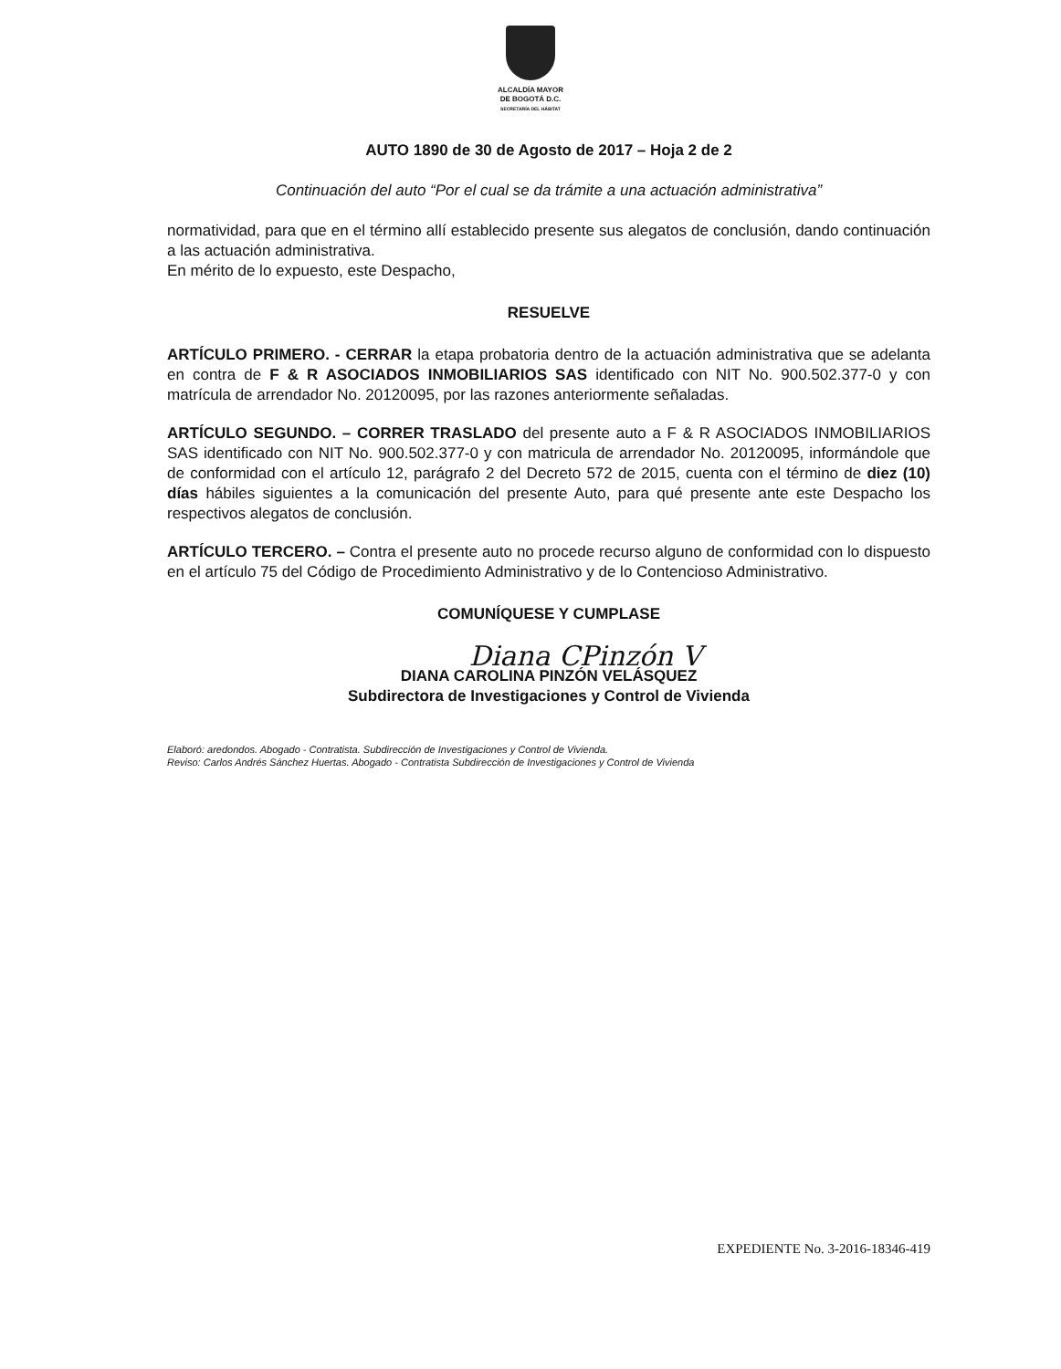ALCALDÍA MAYOR
DE BOGOTÁ D.C.
SECRETARÍA DEL HÁBITAT
AUTO 1890 de 30 de Agosto de 2017 – Hoja 2 de 2
Continuación del auto “Por el cual se da trámite a una actuación administrativa”
normatividad, para que en el término allí establecido presente sus alegatos de conclusión, dando continuación a las actuación administrativa.
En mérito de lo expuesto, este Despacho,
RESUELVE
ARTÍCULO PRIMERO. - CERRAR la etapa probatoria dentro de la actuación administrativa que se adelanta en contra de F & R ASOCIADOS INMOBILIARIOS SAS identificado con NIT No. 900.502.377-0 y con matrícula de arrendador No. 20120095, por las razones anteriormente señaladas.
ARTÍCULO SEGUNDO. – CORRER TRASLADO del presente auto a F & R ASOCIADOS INMOBILIARIOS SAS identificado con NIT No. 900.502.377-0 y con matricula de arrendador No. 20120095, informándole que de conformidad con el artículo 12, parágrafo 2 del Decreto 572 de 2015, cuenta con el término de diez (10) días hábiles siguientes a la comunicación del presente Auto, para qué presente ante este Despacho los respectivos alegatos de conclusión.
ARTÍCULO TERCERO. – Contra el presente auto no procede recurso alguno de conformidad con lo dispuesto en el artículo 75 del Código de Procedimiento Administrativo y de lo Contencioso Administrativo.
COMUNÍQUESE Y CUMPLASE
Diana CPinzón V
DIANA CAROLINA PINZÓN VELÁSQUEZ
Subdirectora de Investigaciones y Control de Vivienda
Elaboró: aredondos. Abogado - Contratista. Subdirección de Investigaciones y Control de Vivienda.
Reviso: Carlos Andrés Sánchez Huertas. Abogado - Contratista Subdirección de Investigaciones y Control de Vivienda
EXPEDIENTE No. 3-2016-18346-419